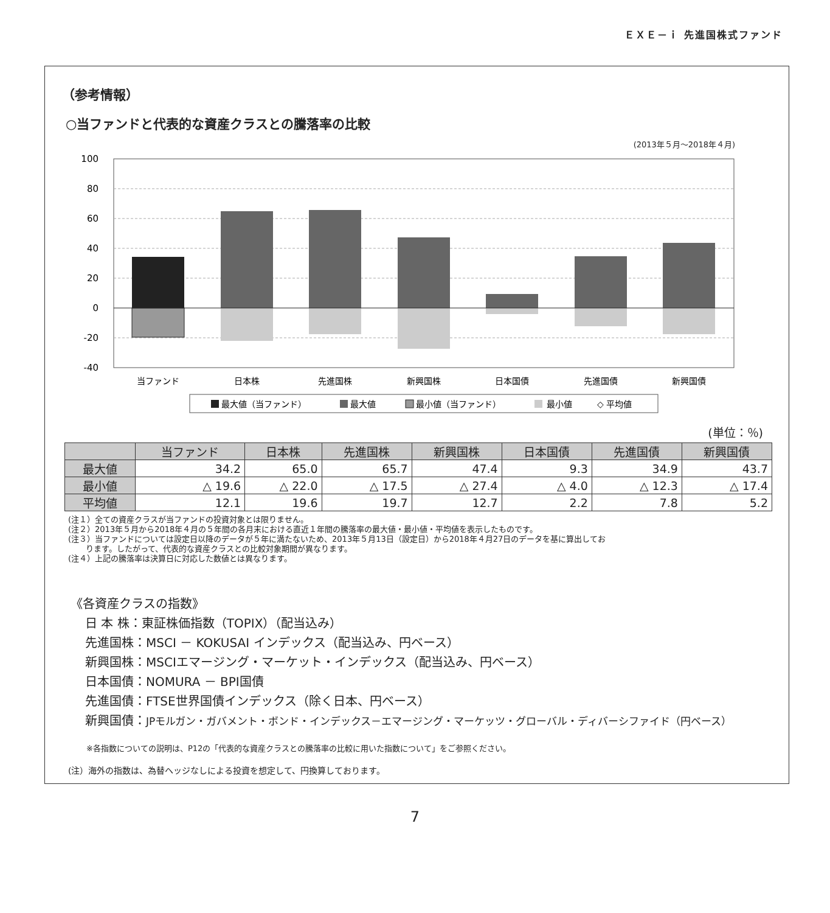ＥＸＥ－ｉ 先進国株式ファンド
（参考情報）
○当ファンドと代表的な資産クラスとの騰落率の比較
(2013年５月～2018年４月)
(%)
100
80
60
40
20
0
-20
-40
当ファンド
日本株
先進国株
新興国株
日本国債
先進国債
新興国債
最大値（当ファンド）
最大値
最小値（当ファンド）
最小値
◇ 平均値
(単位：％)
| | 当ファンド | 日本株 | 先進国株 | 新興国株 | 日本国債 | 先進国債 | 新興国債 |
| --- | --- | --- | --- | --- | --- | --- | --- |
| 最大値 | 34.2 | 65.0 | 65.7 | 47.4 | 9.3 | 34.9 | 43.7 |
| 最小値 | △ 19.6 | △ 22.0 | △ 17.5 | △ 27.4 | △ 4.0 | △ 12.3 | △ 17.4 |
| 平均値 | 12.1 | 19.6 | 19.7 | 12.7 | 2.2 | 7.8 | 5.2 |
(注１）全ての資産クラスが当ファンドの投資対象とは限りません。
(注２）2013年５月から2018年４月の５年間の各月末における直近１年間の騰落率の最大値・最小値・平均値を表示したものです。
(注３）当ファンドについては設定日以降のデータが５年に満たないため、2013年５月13日（設定日）から2018年４月27日のデータを基に算出してお
ります。したがって、代表的な資産クラスとの比較対象期間が異なります。
(注４）上記の騰落率は決算日に対応した数値とは異なります。
《各資産クラスの指数》
日 本 株：東証株価指数（TOPIX）（配当込み）
先進国株：MSCI － KOKUSAI インデックス（配当込み、円ベース）
新興国株：MSCIエマージング・マーケット・インデックス（配当込み、円ベース）
日本国債：NOMURA － BPI国債
先進国債：FTSE世界国債インデックス（除く日本、円ベース）
新興国債：JPモルガン・ガバメント・ボンド・インデックス－エマージング・マーケッツ・グローバル・ディバーシファイド（円ベース）
※各指数についての説明は、P12の「代表的な資産クラスとの騰落率の比較に用いた指数について」をご参照ください。
(注）海外の指数は、為替ヘッジなしによる投資を想定して、円換算しております。
7